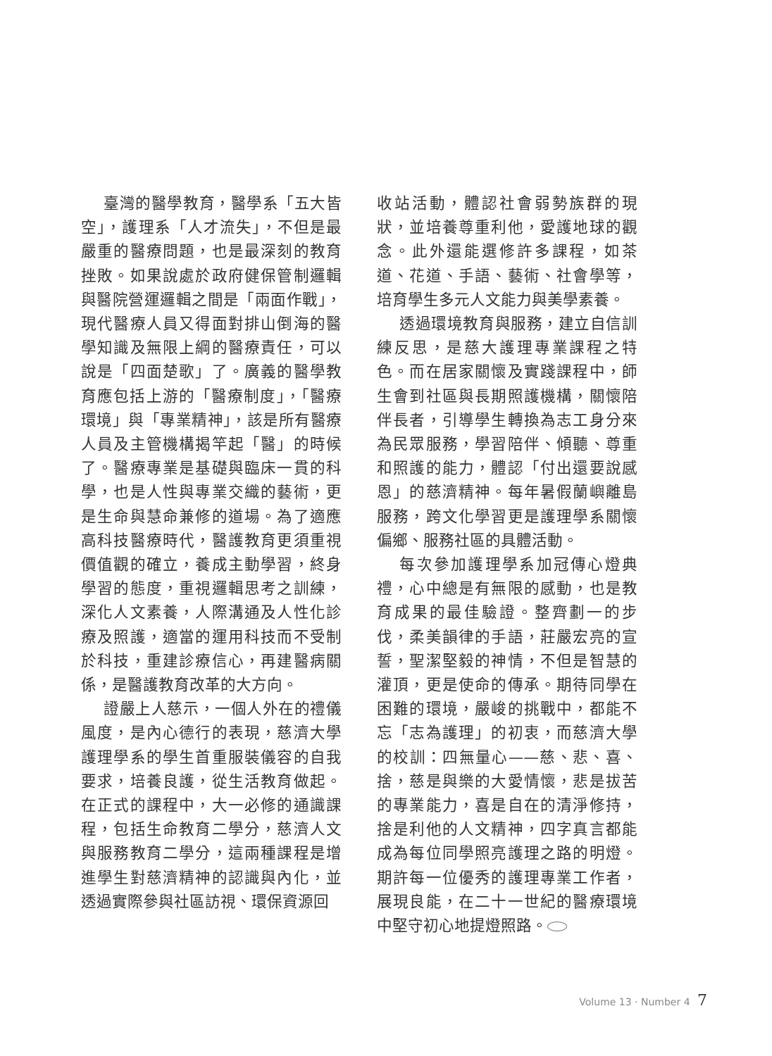臺灣的醫學教育，醫學系「五大皆空」，護理系「人才流失」，不但是最嚴重的醫療問題，也是最深刻的教育挫敗。如果說處於政府健保管制邏輯與醫院營運邏輯之間是「兩面作戰」，現代醫療人員又得面對排山倒海的醫學知識及無限上綱的醫療責任，可以說是「四面楚歌」了。廣義的醫學教育應包括上游的「醫療制度」，「醫療環境」與「專業精神」，該是所有醫療人員及主管機構揭竿起「醫」的時候了。醫療專業是基礎與臨床一貫的科學，也是人性與專業交織的藝術，更是生命與慧命兼修的道場。為了適應高科技醫療時代，醫護教育更須重視價值觀的確立，養成主動學習，終身學習的態度，重視邏輯思考之訓練，深化人文素養，人際溝通及人性化診療及照護，適當的運用科技而不受制於科技，重建診療信心，再建醫病關係，是醫護教育改革的大方向。
證嚴上人慈示，一個人外在的禮儀風度，是內心德行的表現，慈濟大學護理學系的學生首重服裝儀容的自我要求，培養良護，從生活教育做起。在正式的課程中，大一必修的通識課程，包括生命教育二學分，慈濟人文與服務教育二學分，這兩種課程是增進學生對慈濟精神的認識與內化，並透過實際參與社區訪視、環保資源回
收站活動，體認社會弱勢族群的現狀，並培養尊重利他，愛護地球的觀念。此外還能選修許多課程，如茶道、花道、手語、藝術、社會學等，培育學生多元人文能力與美學素養。
透過環境教育與服務，建立自信訓練反思，是慈大護理專業課程之特色。而在居家關懷及實踐課程中，師生會到社區與長期照護機構，關懷陪伴長者，引導學生轉換為志工身分來為民眾服務，學習陪伴、傾聽、尊重和照護的能力，體認「付出還要說感恩」的慈濟精神。每年暑假蘭嶼離島服務，跨文化學習更是護理學系關懷偏鄉、服務社區的具體活動。
每次參加護理學系加冠傳心燈典禮，心中總是有無限的感動，也是教育成果的最佳驗證。整齊劃一的步伐，柔美韻律的手語，莊嚴宏亮的宣誓，聖潔堅毅的神情，不但是智慧的灌頂，更是使命的傳承。期待同學在困難的環境，嚴峻的挑戰中，都能不忘「志為護理」的初衷，而慈濟大學的校訓：四無量心——慈、悲、喜、捨，慈是與樂的大愛情懷，悲是拔苦的專業能力，喜是自在的清淨修持，捨是利他的人文精神，四字真言都能成為每位同學照亮護理之路的明燈。期許每一位優秀的護理專業工作者，展現良能，在二十一世紀的醫療環境中堅守初心地提燈照路。
Volume 13 · Number 4 7